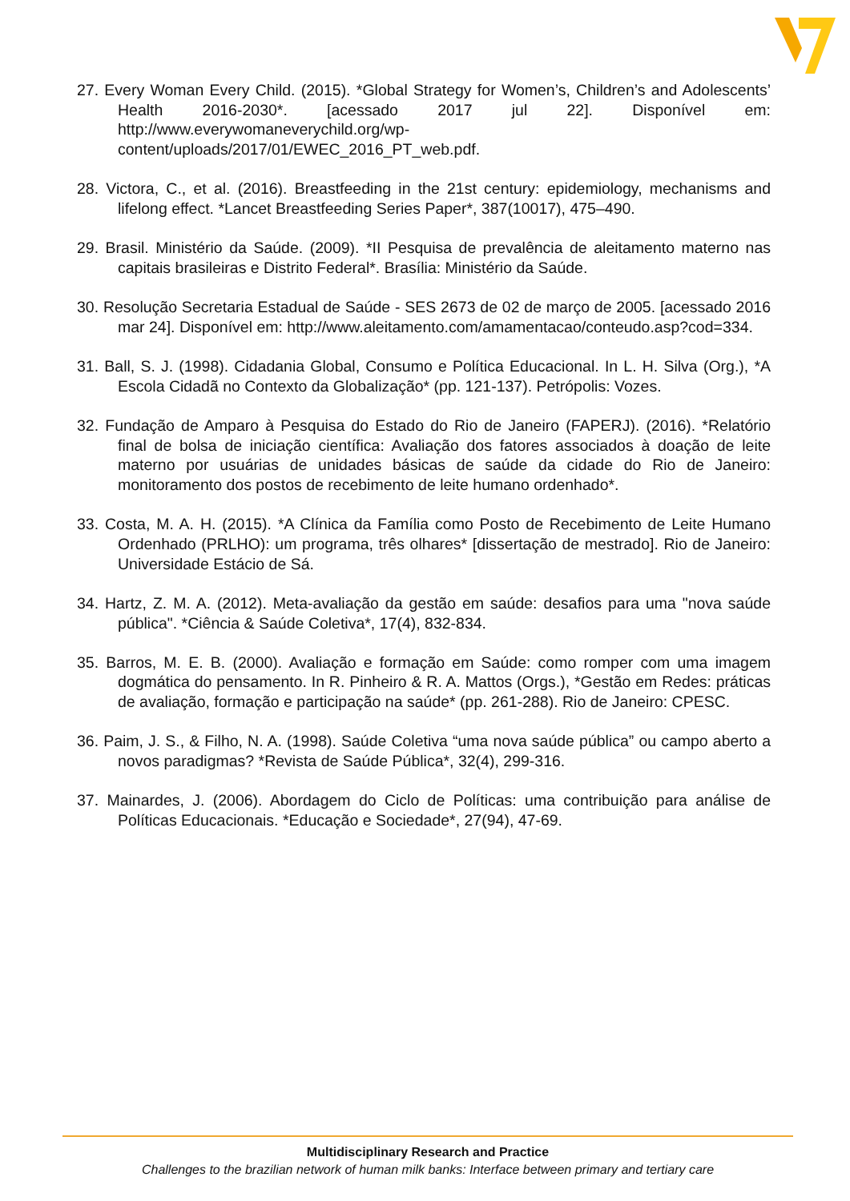27. Every Woman Every Child. (2015). *Global Strategy for Women’s, Children’s and Adolescents’ Health 2016-2030*. [acessado 2017 jul 22]. Disponível em: http://www.everywomaneverychild.org/wp-content/uploads/2017/01/EWEC_2016_PT_web.pdf.
28. Victora, C., et al. (2016). Breastfeeding in the 21st century: epidemiology, mechanisms and lifelong effect. *Lancet Breastfeeding Series Paper*, 387(10017), 475–490.
29. Brasil. Ministério da Saúde. (2009). *II Pesquisa de prevalência de aleitamento materno nas capitais brasileiras e Distrito Federal*. Brasília: Ministério da Saúde.
30. Resolução Secretaria Estadual de Saúde - SES 2673 de 02 de março de 2005. [acessado 2016 mar 24]. Disponível em: http://www.aleitamento.com/amamentacao/conteudo.asp?cod=334.
31. Ball, S. J. (1998). Cidadania Global, Consumo e Política Educacional. In L. H. Silva (Org.), *A Escola Cidadã no Contexto da Globalização* (pp. 121-137). Petrópolis: Vozes.
32. Fundação de Amparo à Pesquisa do Estado do Rio de Janeiro (FAPERJ). (2016). *Relatório final de bolsa de iniciação científica: Avaliação dos fatores associados à doação de leite materno por usuárias de unidades básicas de saúde da cidade do Rio de Janeiro: monitoramento dos postos de recebimento de leite humano ordenhado*.
33. Costa, M. A. H. (2015). *A Clínica da Família como Posto de Recebimento de Leite Humano Ordenhado (PRLHO): um programa, três olhares* [dissertação de mestrado]. Rio de Janeiro: Universidade Estácio de Sá.
34. Hartz, Z. M. A. (2012). Meta-avaliação da gestão em saúde: desafios para uma "nova saúde pública". *Ciência & Saúde Coletiva*, 17(4), 832-834.
35. Barros, M. E. B. (2000). Avaliação e formação em Saúde: como romper com uma imagem dogmática do pensamento. In R. Pinheiro & R. A. Mattos (Orgs.), *Gestão em Redes: práticas de avaliação, formação e participação na saúde* (pp. 261-288). Rio de Janeiro: CPESC.
36. Paim, J. S., & Filho, N. A. (1998). Saúde Coletiva “uma nova saúde pública” ou campo aberto a novos paradigmas? *Revista de Saúde Pública*, 32(4), 299-316.
37. Mainardes, J. (2006). Abordagem do Ciclo de Políticas: uma contribuição para análise de Políticas Educacionais. *Educação e Sociedade*, 27(94), 47-69.
Multidisciplinary Research and Practice
Challenges to the brazilian network of human milk banks: Interface between primary and tertiary care